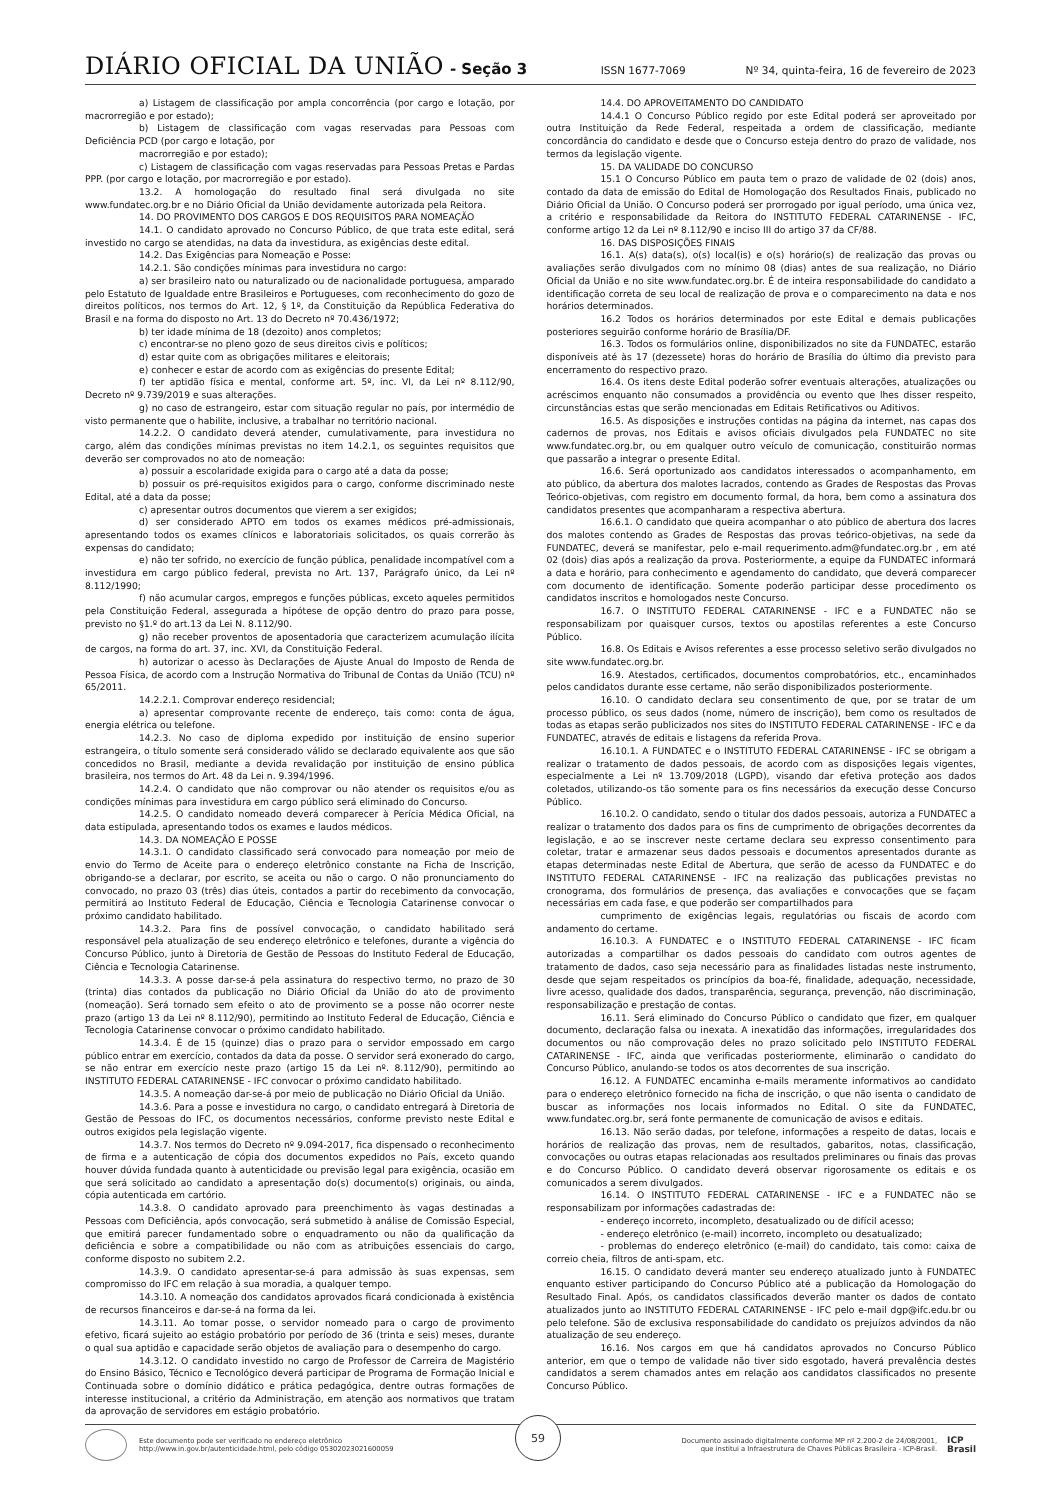DIÁRIO OFICIAL DA UNIÃO - Seção 3 ISSN 1677-7069 Nº 34, quinta-feira, 16 de fevereiro de 2023
a) Listagem de classificação por ampla concorrência (por cargo e lotação, por macrorregião e por estado);
b) Listagem de classificação com vagas reservadas para Pessoas com Deficiência PCD (por cargo e lotação, por
macrorregião e por estado);
c) Listagem de classificação com vagas reservadas para Pessoas Pretas e Pardas PPP. (por cargo e lotação, por macrorregião e por estado).
13.2. A homologação do resultado final será divulgada no site www.fundatec.org.br e no Diário Oficial da União devidamente autorizada pela Reitora.
14. DO PROVIMENTO DOS CARGOS E DOS REQUISITOS PARA NOMEAÇÃO
14.1. O candidato aprovado no Concurso Público, de que trata este edital, será investido no cargo se atendidas, na data da investidura, as exigências deste edital.
14.2. Das Exigências para Nomeação e Posse:
14.2.1. São condições mínimas para investidura no cargo:
a) ser brasileiro nato ou naturalizado ou de nacionalidade portuguesa, amparado pelo Estatuto de Igualdade entre Brasileiros e Portugueses, com reconhecimento do gozo de direitos políticos, nos termos do Art. 12, § 1º, da Constituição da República Federativa do Brasil e na forma do disposto no Art. 13 do Decreto nº 70.436/1972;
b) ter idade mínima de 18 (dezoito) anos completos;
c) encontrar-se no pleno gozo de seus direitos civis e políticos;
d) estar quite com as obrigações militares e eleitorais;
e) conhecer e estar de acordo com as exigências do presente Edital;
f) ter aptidão física e mental, conforme art. 5º, inc. VI, da Lei nº 8.112/90, Decreto nº 9.739/2019 e suas alterações.
g) no caso de estrangeiro, estar com situação regular no país, por intermédio de visto permanente que o habilite, inclusive, a trabalhar no território nacional.
14.2.2. O candidato deverá atender, cumulativamente, para investidura no cargo, além das condições mínimas previstas no item 14.2.1, os seguintes requisitos que deverão ser comprovados no ato de nomeação:
a) possuir a escolaridade exigida para o cargo até a data da posse;
b) possuir os pré-requisitos exigidos para o cargo, conforme discriminado neste Edital, até a data da posse;
c) apresentar outros documentos que vierem a ser exigidos;
d) ser considerado APTO em todos os exames médicos pré-admissionais, apresentando todos os exames clínicos e laboratoriais solicitados, os quais correrão às expensas do candidato;
e) não ter sofrido, no exercício de função pública, penalidade incompatível com a investidura em cargo público federal, prevista no Art. 137, Parágrafo único, da Lei nº 8.112/1990;
f) não acumular cargos, empregos e funções públicas, exceto aqueles permitidos pela Constituição Federal, assegurada a hipótese de opção dentro do prazo para posse, previsto no §1.º do art.13 da Lei N. 8.112/90.
g) não receber proventos de aposentadoria que caracterizem acumulação ilícita de cargos, na forma do art. 37, inc. XVI, da Constituição Federal.
h) autorizar o acesso às Declarações de Ajuste Anual do Imposto de Renda de Pessoa Física, de acordo com a Instrução Normativa do Tribunal de Contas da União (TCU) nº 65/2011.
14.2.2.1. Comprovar endereço residencial;
a) apresentar comprovante recente de endereço, tais como: conta de água, energia elétrica ou telefone.
14.2.3. No caso de diploma expedido por instituição de ensino superior estrangeira, o título somente será considerado válido se declarado equivalente aos que são concedidos no Brasil, mediante a devida revalidação por instituição de ensino pública brasileira, nos termos do Art. 48 da Lei n. 9.394/1996.
14.2.4. O candidato que não comprovar ou não atender os requisitos e/ou as condições mínimas para investidura em cargo público será eliminado do Concurso.
14.2.5. O candidato nomeado deverá comparecer à Perícia Médica Oficial, na data estipulada, apresentando todos os exames e laudos médicos.
14.3. DA NOMEAÇÃO E POSSE
14.3.1. O candidato classificado será convocado para nomeação por meio de envio do Termo de Aceite para o endereço eletrônico constante na Ficha de Inscrição, obrigando-se a declarar, por escrito, se aceita ou não o cargo. O não pronunciamento do convocado, no prazo 03 (três) dias úteis, contados a partir do recebimento da convocação, permitirá ao Instituto Federal de Educação, Ciência e Tecnologia Catarinense convocar o próximo candidato habilitado.
14.3.2. Para fins de possível convocação, o candidato habilitado será responsável pela atualização de seu endereço eletrônico e telefones, durante a vigência do Concurso Público, junto à Diretoria de Gestão de Pessoas do Instituto Federal de Educação, Ciência e Tecnologia Catarinense.
14.3.3. A posse dar-se-á pela assinatura do respectivo termo, no prazo de 30 (trinta) dias contados da publicação no Diário Oficial da União do ato de provimento (nomeação). Será tornado sem efeito o ato de provimento se a posse não ocorrer neste prazo (artigo 13 da Lei nº 8.112/90), permitindo ao Instituto Federal de Educação, Ciência e Tecnologia Catarinense convocar o próximo candidato habilitado.
14.3.4. É de 15 (quinze) dias o prazo para o servidor empossado em cargo público entrar em exercício, contados da data da posse. O servidor será exonerado do cargo, se não entrar em exercício neste prazo (artigo 15 da Lei nº. 8.112/90), permitindo ao INSTITUTO FEDERAL CATARINENSE - IFC convocar o próximo candidato habilitado.
14.3.5. A nomeação dar-se-á por meio de publicação no Diário Oficial da União.
14.3.6. Para a posse e investidura no cargo, o candidato entregará à Diretoria de Gestão de Pessoas do IFC, os documentos necessários, conforme previsto neste Edital e outros exigidos pela legislação vigente.
14.3.7. Nos termos do Decreto nº 9.094-2017, fica dispensado o reconhecimento de firma e a autenticação de cópia dos documentos expedidos no País, exceto quando houver dúvida fundada quanto à autenticidade ou previsão legal para exigência, ocasião em que será solicitado ao candidato a apresentação do(s) documento(s) originais, ou ainda, cópia autenticada em cartório.
14.3.8. O candidato aprovado para preenchimento às vagas destinadas a Pessoas com Deficiência, após convocação, será submetido à análise de Comissão Especial, que emitirá parecer fundamentado sobre o enquadramento ou não da qualificação da deficiência e sobre a compatibilidade ou não com as atribuições essenciais do cargo, conforme disposto no subitem 2.2.
14.3.9. O candidato apresentar-se-á para admissão às suas expensas, sem compromisso do IFC em relação à sua moradia, a qualquer tempo.
14.3.10. A nomeação dos candidatos aprovados ficará condicionada à existência de recursos financeiros e dar-se-á na forma da lei.
14.3.11. Ao tomar posse, o servidor nomeado para o cargo de provimento efetivo, ficará sujeito ao estágio probatório por período de 36 (trinta e seis) meses, durante o qual sua aptidão e capacidade serão objetos de avaliação para o desempenho do cargo.
14.3.12. O candidato investido no cargo de Professor de Carreira de Magistério do Ensino Básico, Técnico e Tecnológico deverá participar de Programa de Formação Inicial e Continuada sobre o domínio didático e prática pedagógica, dentre outras formações de interesse institucional, a critério da Administração, em atenção aos normativos que tratam da aprovação de servidores em estágio probatório.
14.4. DO APROVEITAMENTO DO CANDIDATO
14.4.1 O Concurso Público regido por este Edital poderá ser aproveitado por outra Instituição da Rede Federal, respeitada a ordem de classificação, mediante concordância do candidato e desde que o Concurso esteja dentro do prazo de validade, nos termos da legislação vigente.
15. DA VALIDADE DO CONCURSO
15.1 O Concurso Público em pauta tem o prazo de validade de 02 (dois) anos, contado da data de emissão do Edital de Homologação dos Resultados Finais, publicado no Diário Oficial da União. O Concurso poderá ser prorrogado por igual período, uma única vez, a critério e responsabilidade da Reitora do INSTITUTO FEDERAL CATARINENSE - IFC, conforme artigo 12 da Lei nº 8.112/90 e inciso III do artigo 37 da CF/88.
16. DAS DISPOSIÇÕES FINAIS
16.1. A(s) data(s), o(s) local(is) e o(s) horário(s) de realização das provas ou avaliações serão divulgados com no mínimo 08 (dias) antes de sua realização, no Diário Oficial da União e no site www.fundatec.org.br. É de inteira responsabilidade do candidato a identificação correta de seu local de realização de prova e o comparecimento na data e nos horários determinados.
16.2 Todos os horários determinados por este Edital e demais publicações posteriores seguirão conforme horário de Brasília/DF.
16.3. Todos os formulários online, disponibilizados no site da FUNDATEC, estarão disponíveis até às 17 (dezessete) horas do horário de Brasília do último dia previsto para encerramento do respectivo prazo.
16.4. Os itens deste Edital poderão sofrer eventuais alterações, atualizações ou acréscimos enquanto não consumados a providência ou evento que lhes disser respeito, circunstâncias estas que serão mencionadas em Editais Retificativos ou Aditivos.
16.5. As disposições e instruções contidas na página da internet, nas capas dos cadernos de provas, nos Editais e avisos oficiais divulgados pela FUNDATEC no site www.fundatec.org.br, ou em qualquer outro veículo de comunicação, constituirão normas que passarão a integrar o presente Edital.
16.6. Será oportunizado aos candidatos interessados o acompanhamento, em ato público, da abertura dos malotes lacrados, contendo as Grades de Respostas das Provas Teórico-objetivas, com registro em documento formal, da hora, bem como a assinatura dos candidatos presentes que acompanharam a respectiva abertura.
16.6.1. O candidato que queira acompanhar o ato público de abertura dos lacres dos malotes contendo as Grades de Respostas das provas teórico-objetivas, na sede da FUNDATEC, deverá se manifestar, pelo e-mail requerimento.adm@fundatec.org.br , em até 02 (dois) dias após a realização da prova. Posteriormente, a equipe da FUNDATEC informará a data e horário, para conhecimento e agendamento do candidato, que deverá comparecer com documento de identificação. Somente poderão participar desse procedimento os candidatos inscritos e homologados neste Concurso.
16.7. O INSTITUTO FEDERAL CATARINENSE - IFC e a FUNDATEC não se responsabilizam por quaisquer cursos, textos ou apostilas referentes a este Concurso Público.
16.8. Os Editais e Avisos referentes a esse processo seletivo serão divulgados no site www.fundatec.org.br.
16.9. Atestados, certificados, documentos comprobatórios, etc., encaminhados pelos candidatos durante esse certame, não serão disponibilizados posteriormente.
16.10. O candidato declara seu consentimento de que, por se tratar de um processo público, os seus dados (nome, número de inscrição), bem como os resultados de todas as etapas serão publicizados nos sites do INSTITUTO FEDERAL CATARINENSE - IFC e da FUNDATEC, através de editais e listagens da referida Prova.
16.10.1. A FUNDATEC e o INSTITUTO FEDERAL CATARINENSE - IFC se obrigam a realizar o tratamento de dados pessoais, de acordo com as disposições legais vigentes, especialmente a Lei nº 13.709/2018 (LGPD), visando dar efetiva proteção aos dados coletados, utilizando-os tão somente para os fins necessários da execução desse Concurso Público.
16.10.2. O candidato, sendo o titular dos dados pessoais, autoriza a FUNDATEC a realizar o tratamento dos dados para os fins de cumprimento de obrigações decorrentes da legislação, e ao se inscrever neste certame declara seu expresso consentimento para coletar, tratar e armazenar seus dados pessoais e documentos apresentados durante as etapas determinadas neste Edital de Abertura, que serão de acesso da FUNDATEC e do INSTITUTO FEDERAL CATARINENSE - IFC na realização das publicações previstas no cronograma, dos formulários de presença, das avaliações e convocações que se façam necessárias em cada fase, e que poderão ser compartilhados para
cumprimento de exigências legais, regulatórias ou fiscais de acordo com andamento do certame.
16.10.3. A FUNDATEC e o INSTITUTO FEDERAL CATARINENSE - IFC ficam autorizadas a compartilhar os dados pessoais do candidato com outros agentes de tratamento de dados, caso seja necessário para as finalidades listadas neste instrumento, desde que sejam respeitados os princípios da boa-fé, finalidade, adequação, necessidade, livre acesso, qualidade dos dados, transparência, segurança, prevenção, não discriminação, responsabilização e prestação de contas.
16.11. Será eliminado do Concurso Público o candidato que fizer, em qualquer documento, declaração falsa ou inexata. A inexatidão das informações, irregularidades dos documentos ou não comprovação deles no prazo solicitado pelo INSTITUTO FEDERAL CATARINENSE - IFC, ainda que verificadas posteriormente, eliminarão o candidato do Concurso Público, anulando-se todos os atos decorrentes de sua inscrição.
16.12. A FUNDATEC encaminha e-mails meramente informativos ao candidato para o endereço eletrônico fornecido na ficha de inscrição, o que não isenta o candidato de buscar as informações nos locais informados no Edital. O site da FUNDATEC, www.fundatec.org.br, será fonte permanente de comunicação de avisos e editais.
16.13. Não serão dadas, por telefone, informações a respeito de datas, locais e horários de realização das provas, nem de resultados, gabaritos, notas, classificação, convocações ou outras etapas relacionadas aos resultados preliminares ou finais das provas e do Concurso Público. O candidato deverá observar rigorosamente os editais e os comunicados a serem divulgados.
16.14. O INSTITUTO FEDERAL CATARINENSE - IFC e a FUNDATEC não se responsabilizam por informações cadastradas de:
- endereço incorreto, incompleto, desatualizado ou de difícil acesso;
- endereço eletrônico (e-mail) incorreto, incompleto ou desatualizado;
- problemas do endereço eletrônico (e-mail) do candidato, tais como: caixa de correio cheia, filtros de anti-spam, etc.
16.15. O candidato deverá manter seu endereço atualizado junto à FUNDATEC enquanto estiver participando do Concurso Público até a publicação da Homologação do Resultado Final. Após, os candidatos classificados deverão manter os dados de contato atualizados junto ao INSTITUTO FEDERAL CATARINENSE - IFC pelo e-mail dgp@ifc.edu.br ou pelo telefone. São de exclusiva responsabilidade do candidato os prejuízos advindos da não atualização de seu endereço.
16.16. Nos cargos em que há candidatos aprovados no Concurso Público anterior, em que o tempo de validade não tiver sido esgotado, haverá prevalência destes candidatos a serem chamados antes em relação aos candidatos classificados no presente Concurso Público.
Este documento pode ser verificado no endereço eletrônico
http://www.in.gov.br/autenticidade.html, pelo código 05302023021600059
59
Documento assinado digitalmente conforme MP nº 2.200-2 de 24/08/2001,
que institui a Infraestrutura de Chaves Públicas Brasileira - ICP-Brasil.
ICP
Brasil